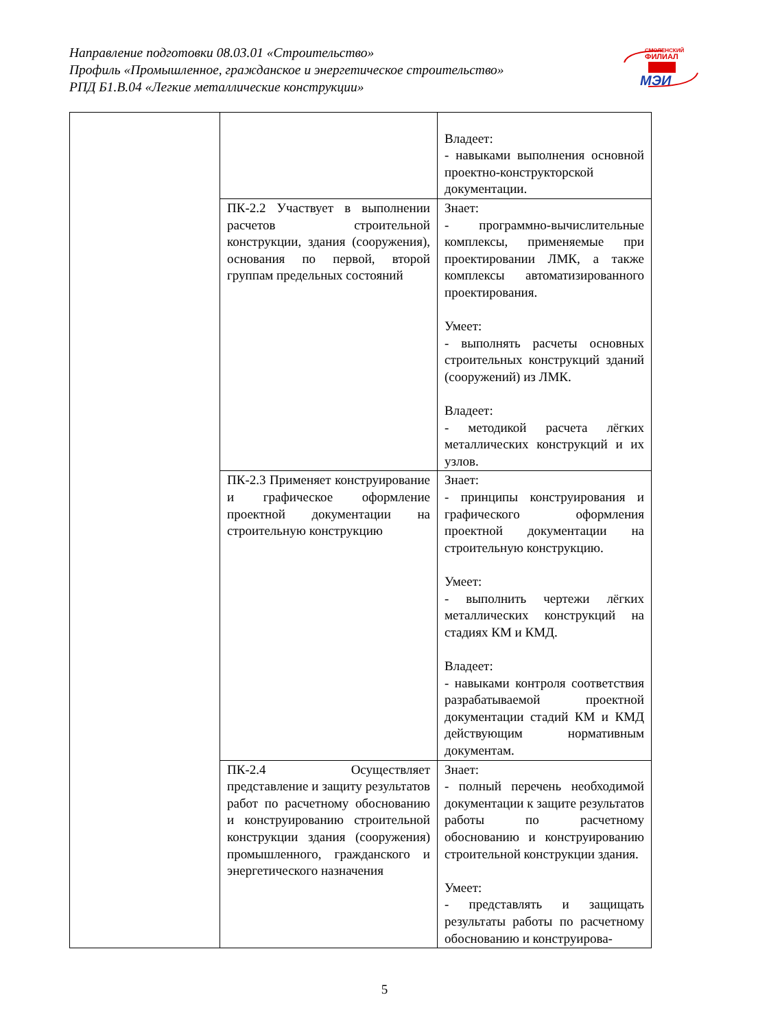Направление подготовки 08.03.01 «Строительство»
Профиль «Промышленное, гражданское и энергетическое строительство»
РПД Б1.В.04 «Легкие металлические конструкции»
СМОЛЕНСКИЙ
ФИЛИАЛ
МЭИ
| | | Владеет: - навыками выполнения основной проектно-конструкторской документации. |
| | ПК-2.2 Участвует в выполнении расчетов строительной конструкции, здания (сооружения), основания по первой, второй группам предельных состояний | Знает: - программно-вычислительные комплексы, применяемые при проектировании ЛМК, а также комплексы автоматизированного проектирования. Умеет: - выполнять расчеты основных строительных конструкций зданий (сооружений) из ЛМК. Владеет: - методикой расчета лёгких металлических конструкций и их узлов. |
| | ПК-2.3 Применяет конструирование и графическое оформление проектной документации на строительную конструкцию | Знает: - принципы конструирования и графического оформления проектной документации на строительную конструкцию. Умеет: - выполнить чертежи лёгких металлических конструкций на стадиях КМ и КМД. Владеет: - навыками контроля соответствия разрабатываемой проектной документации стадий КМ и КМД действующим нормативным документам. |
| | ПК-2.4 Осуществляет представление и защиту результатов работ по расчетному обоснованию и конструированию строительной конструкции здания (сооружения) промышленного, гражданского и энергетического назначения | Знает: - полный перечень необходимой документации к защите результатов работы по расчетному обоснованию и конструированию строительной конструкции здания. Умеет: - представлять и защищать результаты работы по расчетному обоснованию и конструирова- |
5